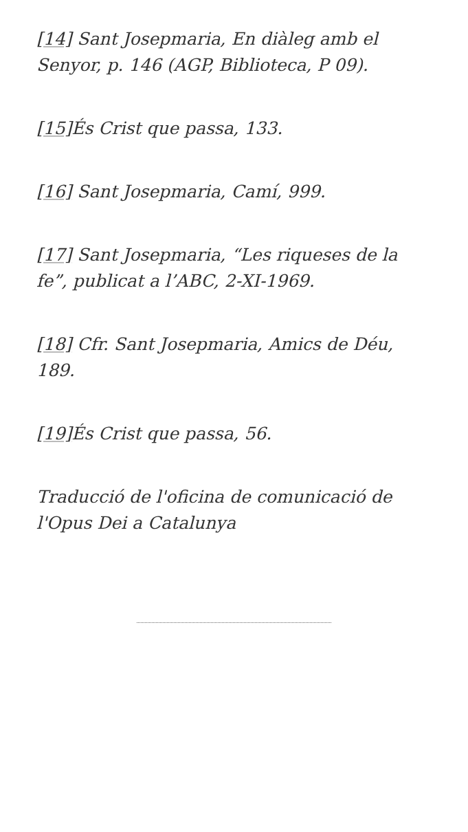[14] Sant Josepmaria, En diàleg amb el Senyor, p. 146 (AGP, Biblioteca, P 09).
[15] És Crist que passa, 133.
[16] Sant Josepmaria, Camí, 999.
[17] Sant Josepmaria, “Les riqueses de la fe”, publicat a l’ABC, 2-XI-1969.
[18] Cfr. Sant Josepmaria, Amics de Déu, 189.
[19] És Crist que passa, 56.
Traducció de l'oficina de comunicació de l'Opus Dei a Catalunya